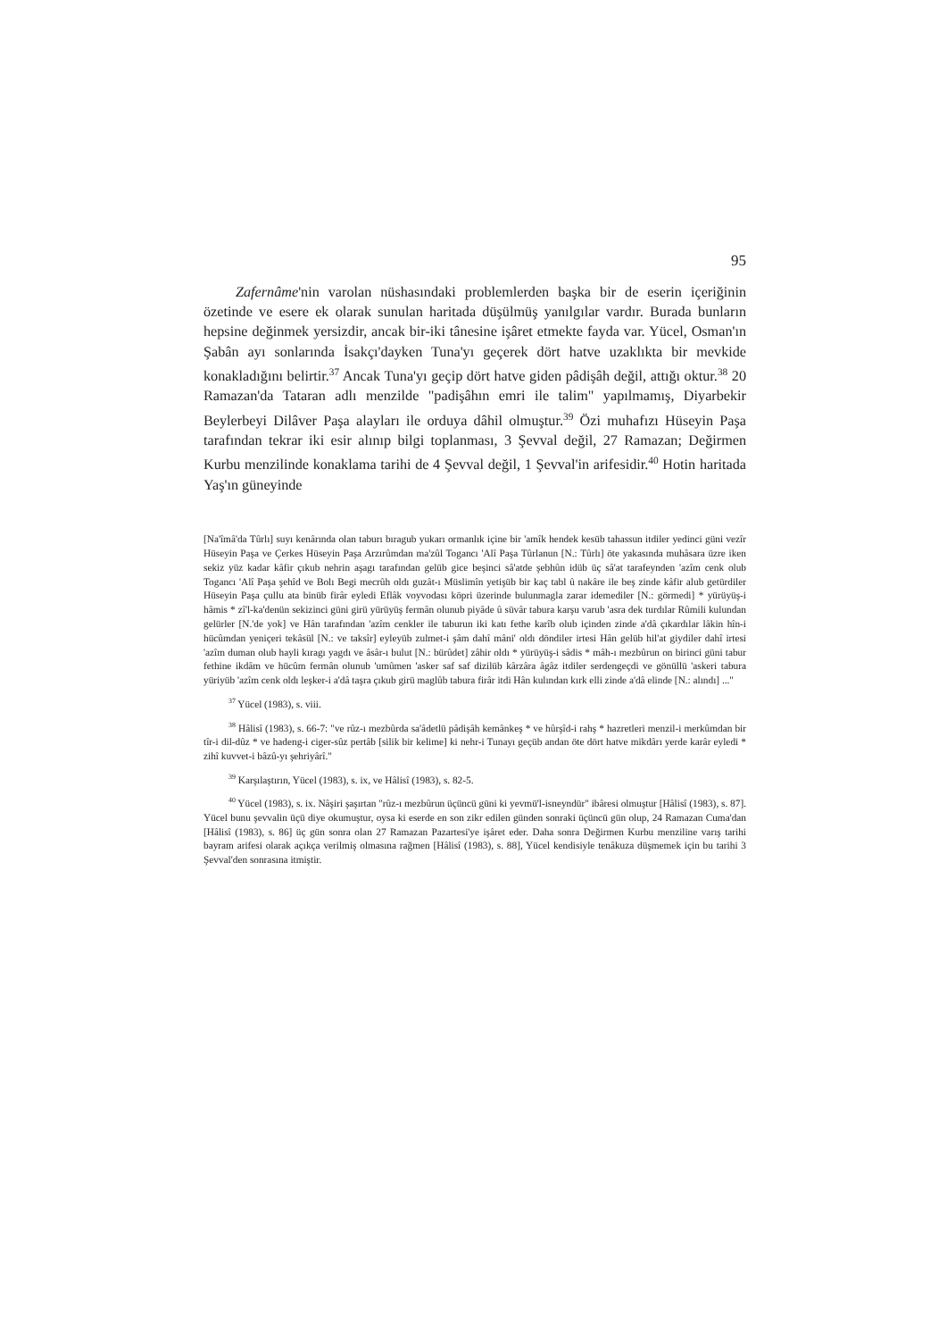95
Zafernâme'nin varolan nüshasındaki problemlerden başka bir de eserin içeriğinin özetinde ve esere ek olarak sunulan haritada düşülmüş yanılgılar vardır. Burada bunların hepsine değinmek yersizdir, ancak bir-iki tânesine işâret etmekte fayda var. Yücel, Osman'ın Şabân ayı sonlarında İsakçı'dayken Tuna'yı geçerek dört hatve uzaklıkta bir mevkide konakladığını belirtir.<sup>37</sup> Ancak Tuna'yı geçip dört hatve giden pâdişâh değil, attığı oktur.<sup>38</sup> 20 Ramazan'da Tataran adlı menzilde "padişâhın emri ile talim" yapılmamış, Diyarbekir Beylerbeyi Dilâver Paşa alayları ile orduya dâhil olmuştur.<sup>39</sup> Özi muhafızı Hüseyin Paşa tarafından tekrar iki esir alınıp bilgi toplanması, 3 Şevval değil, 27 Ramazan; Değirmen Kurbu menzilinde konaklama tarihi de 4 Şevval değil, 1 Şevval'in arifesidir.<sup>40</sup> Hotin haritada Yaş'ın güneyinde
[Na'îmâ'da Tûrlı] suyı kenârında olan taburı bıragub yukarı ormanlık içine bir 'amîk hendek kesüb tahassun itdiler yedinci güni vezîr Hüseyin Paşa ve Çerkes Hüseyin Paşa Arzırûmdan ma'zûl Togancı 'Alî Paşa Tûrlanun [N.: Tûrlı] öte yakasında muhâsara üzre iken sekiz yüz kadar kâfir çıkub nehrin aşagı tarafından gelüb gice beşinci sâ'atde şebhûn idüb üç sâ'at tarafeynden 'azîm cenk olub Togancı 'Alî Paşa şehîd ve Bolı Begi mecrûh oldı guzât-ı Müslimîn yetişüb bir kaç tabl û nakâre ile beş zinde kâfir alub getürdiler Hüseyin Paşa çullu ata binüb firâr eyledi Eflâk voyvodası köpri üzerinde bulunmagla zarar idemediler [N.: görmedi] * yürüyüş-i hâmis * zî'l-ka'denün sekizinci güni girü yürüyüş fermân olunub piyâde û süvâr tabura karşu varub 'asra dek turdılar Rûmili kulundan gelürler [N.'de yok] ve Hân tarafından 'azîm cenkler ile taburun iki katı fethe karîb olub içinden zinde a'dâ çıkardılar lâkin hîn-i hücûmdan yeniçeri tekâsül [N.: ve taksîr] eyleyüb zulmet-i şâm dahî mâni' oldı döndiler irtesi Hân gelüb hil'at giydiler dahî irtesi 'azîm duman olub hayli kıragı yagdı ve âsâr-ı bulut [N.: bürûdet] zâhir oldı * yürüyüş-i sâdis * mâh-ı mezbûrun on birinci güni tabur fethine ikdâm ve hücûm fermân olunub 'umûmen 'asker saf saf dizilüb kârzâra âgâz itdiler serdengeçdi ve gönüllü 'askeri tabura yüriyüb 'azîm cenk oldı leşker-i a'dâ taşra çıkub girü maglûb tabura firâr itdi Hân kulından kırk elli zinde a'dâ elinde [N.: alındı] ..."
<sup>37</sup> Yücel (1983), s. viii.
<sup>38</sup> Hâlisî (1983), s. 66-7: "ve rûz-ı mezbûrda sa'âdetlü pâdişâh kemânkeş * ve hûrşîd-i rahş * hazretleri menzil-i merkûmdan bir tîr-i dil-dûz * ve hadeng-i ciger-sûz pertâb [silik bir kelime] ki nehr-i Tunayı geçüb andan öte dört hatve mikdârı yerde karâr eyledi * zihî kuvvet-i bâzû-yı şehriyârî."
<sup>39</sup> Karşılaştırın, Yücel (1983), s. ix, ve Hâlisî (1983), s. 82-5.
<sup>40</sup> Yücel (1983), s. ix. Nâşiri şaşırtan "rûz-ı mezbûrun üçüncü güni ki yevmü'l-isneyndür" ibâresi olmuştur [Hâlisî (1983), s. 87]. Yücel bunu şevvalin üçü diye okumuştur, oysa ki eserde en son zikr edilen günden sonraki üçüncü gün olup, 24 Ramazan Cuma'dan [Hâlisî (1983), s. 86] üç gün sonra olan 27 Ramazan Pazartesi'ye işâret eder. Daha sonra Değirmen Kurbu menziline varış tarihi bayram arifesi olarak açıkça verilmiş olmasına rağmen [Hâlisî (1983), s. 88], Yücel kendisiyle tenâkuza düşmemek için bu tarihi 3 Şevval'den sonrasına itmiştir.